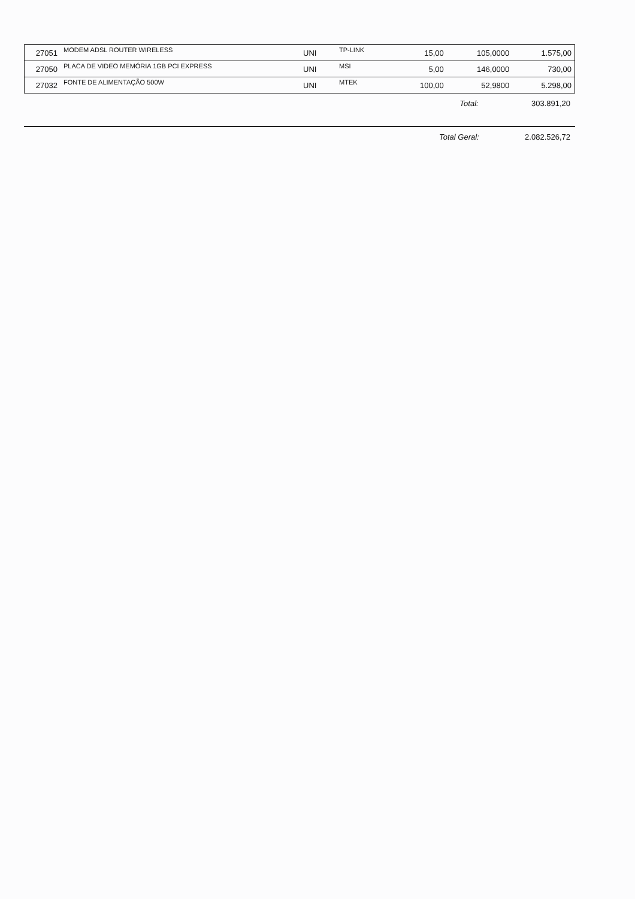| 27051 | MODEM ADSL ROUTER WIRELESS | UNI | TP-LINK | 15,00 | 105,0000 | 1.575,00 |
| 27050 | PLACA DE VIDEO MEMÓRIA 1GB PCI EXPRESS | UNI | MSI | 5,00 | 146,0000 | 730,00 |
| 27032 | FONTE DE ALIMENTAÇÃO 500W | UNI | MTEK | 100,00 | 52,9800 | 5.298,00 |
| | Total: | 303.891,20 |
| | Total Geral: | 2.082.526,72 |